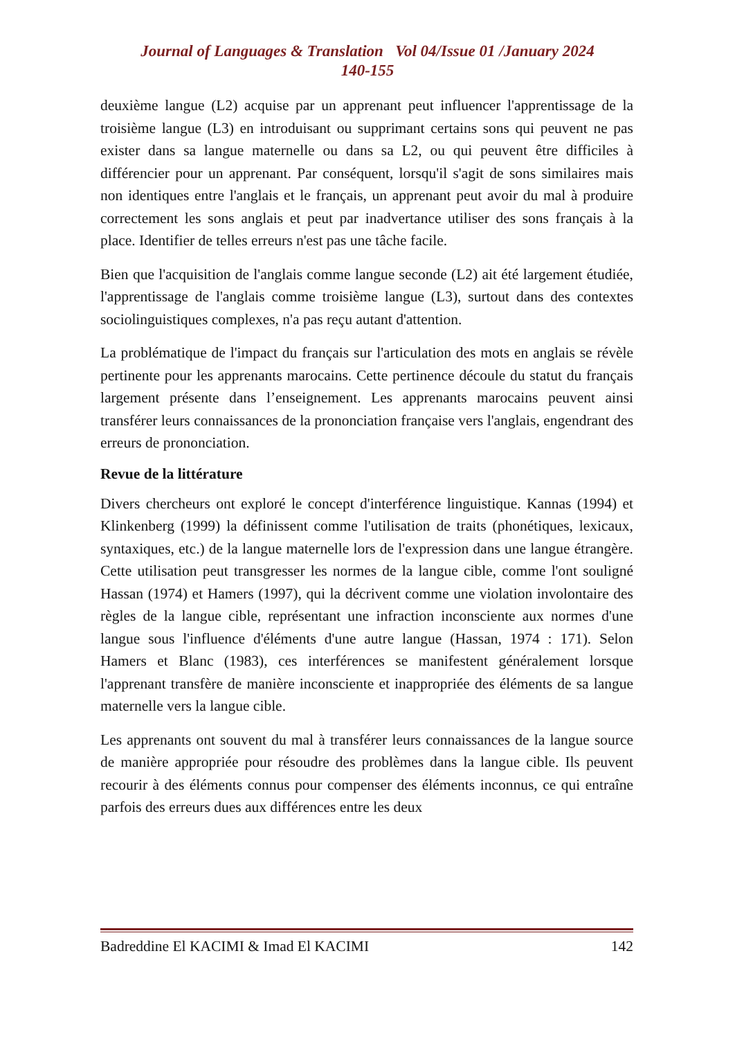Journal of Languages & Translation Vol 04/Issue 01 /January 2024
140-155
deuxième langue (L2) acquise par un apprenant peut influencer l'apprentissage de la troisième langue (L3) en introduisant ou supprimant certains sons qui peuvent ne pas exister dans sa langue maternelle ou dans sa L2, ou qui peuvent être difficiles à différencier pour un apprenant. Par conséquent, lorsqu'il s'agit de sons similaires mais non identiques entre l'anglais et le français, un apprenant peut avoir du mal à produire correctement les sons anglais et peut par inadvertance utiliser des sons français à la place. Identifier de telles erreurs n'est pas une tâche facile.
Bien que l'acquisition de l'anglais comme langue seconde (L2) ait été largement étudiée, l'apprentissage de l'anglais comme troisième langue (L3), surtout dans des contextes sociolinguistiques complexes, n'a pas reçu autant d'attention.
La problématique de l'impact du français sur l'articulation des mots en anglais se révèle pertinente pour les apprenants marocains. Cette pertinence découle du statut du français largement présente dans l’enseignement. Les apprenants marocains peuvent ainsi transférer leurs connaissances de la prononciation française vers l'anglais, engendrant des erreurs de prononciation.
Revue de la littérature
Divers chercheurs ont exploré le concept d'interférence linguistique. Kannas (1994) et Klinkenberg (1999) la définissent comme l'utilisation de traits (phonétiques, lexicaux, syntaxiques, etc.) de la langue maternelle lors de l'expression dans une langue étrangère. Cette utilisation peut transgresser les normes de la langue cible, comme l'ont souligné Hassan (1974) et Hamers (1997), qui la décrivent comme une violation involontaire des règles de la langue cible, représentant une infraction inconsciente aux normes d'une langue sous l'influence d'éléments d'une autre langue (Hassan, 1974 : 171). Selon Hamers et Blanc (1983), ces interférences se manifestent généralement lorsque l'apprenant transfère de manière inconsciente et inappropriée des éléments de sa langue maternelle vers la langue cible.
Les apprenants ont souvent du mal à transférer leurs connaissances de la langue source de manière appropriée pour résoudre des problèmes dans la langue cible. Ils peuvent recourir à des éléments connus pour compenser des éléments inconnus, ce qui entraîne parfois des erreurs dues aux différences entre les deux
Badreddine El KACIMI & Imad El KACIMI 142